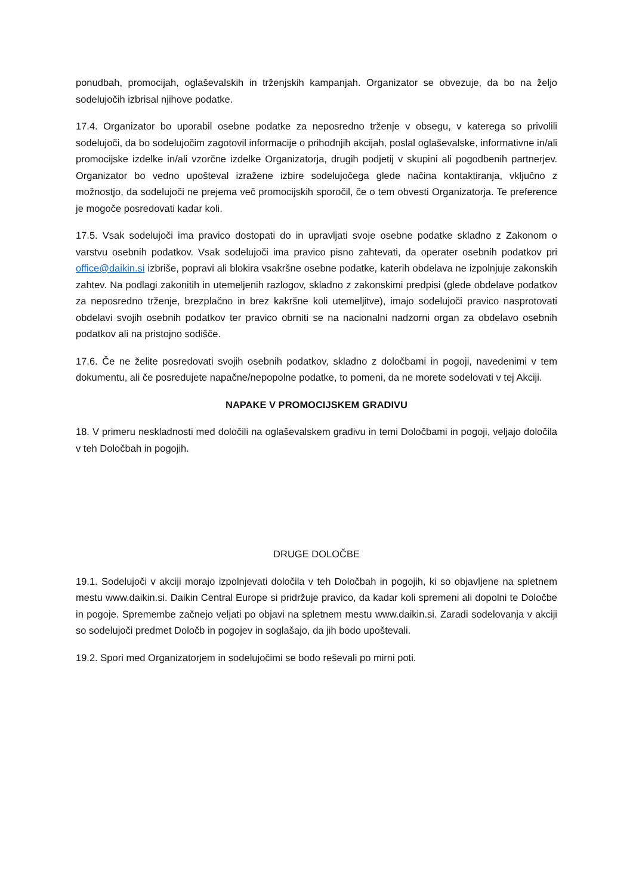ponudbah, promocijah, oglaševalskih in trženjskih kampanjah. Organizator se obvezuje, da bo na željo sodelujočih izbrisal njihove podatke.
17.4. Organizator bo uporabil osebne podatke za neposredno trženje v obsegu, v katerega so privolili sodelujoči, da bo sodelujočim zagotovil informacije o prihodnjih akcijah, poslal oglaševalske, informativne in/ali promocijske izdelke in/ali vzorčne izdelke Organizatorja, drugih podjetij v skupini ali pogodbenih partnerjev. Organizator bo vedno upošteval izražene izbire sodelujočega glede načina kontaktiranja, vključno z možnostjo, da sodelujoči ne prejema več promocijskih sporočil, če o tem obvesti Organizatorja. Te preference je mogoče posredovati kadar koli.
17.5. Vsak sodelujoči ima pravico dostopati do in upravljati svoje osebne podatke skladno z Zakonom o varstvu osebnih podatkov. Vsak sodelujoči ima pravico pisno zahtevati, da operater osebnih podatkov pri office@daikin.si izbriše, popravi ali blokira vsakršne osebne podatke, katerih obdelava ne izpolnjuje zakonskih zahtev. Na podlagi zakonitih in utemeljenih razlogov, skladno z zakonskimi predpisi (glede obdelave podatkov za neposredno trženje, brezplačno in brez kakršne koli utemeljitve), imajo sodelujoči pravico nasprotovati obdelavi svojih osebnih podatkov ter pravico obrniti se na nacionalni nadzorni organ za obdelavo osebnih podatkov ali na pristojno sodišče.
17.6. Če ne želite posredovati svojih osebnih podatkov, skladno z določbami in pogoji, navedenimi v tem dokumentu, ali če posredujete napačne/nepopolne podatke, to pomeni, da ne morete sodelovati v tej Akciji.
NAPAKE V PROMOCIJSKEM GRADIVU
18. V primeru neskladnosti med določili na oglaševalskem gradivu in temi Določbami in pogoji, veljajo določila v teh Določbah in pogojih.
DRUGE DOLOČBE
19.1. Sodelujoči v akciji morajo izpolnjevati določila v teh Določbah in pogojih, ki so objavljene na spletnem mestu www.daikin.si. Daikin Central Europe si pridržuje pravico, da kadar koli spremeni ali dopolni te Določbe in pogoje. Spremembe začnejo veljati po objavi na spletnem mestu www.daikin.si. Zaradi sodelovanja v akciji so sodelujoči predmet Določb in pogojev in soglašajo, da jih bodo upoštevali.
19.2. Spori med Organizatorjem in sodelujočimi se bodo reševali po mirni poti.